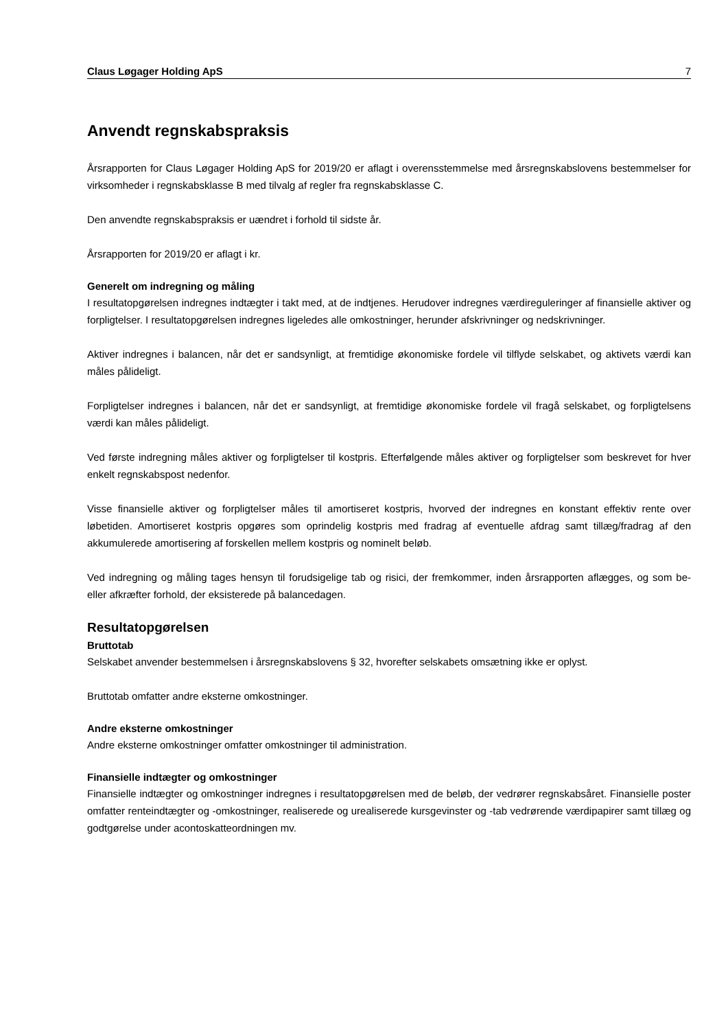Claus Løgager Holding ApS 7
Anvendt regnskabspraksis
Årsrapporten for Claus Løgager Holding ApS for 2019/20 er aflagt i overensstemmelse med årsregnskabslovens bestemmelser for virksomheder i regnskabsklasse B med tilvalg af regler fra regnskabsklasse C.
Den anvendte regnskabspraksis er uændret i forhold til sidste år.
Årsrapporten for 2019/20 er aflagt i kr.
Generelt om indregning og måling
I resultatopgørelsen indregnes indtægter i takt med, at de indtjenes. Herudover indregnes værdireguleringer af finansielle aktiver og forpligtelser. I resultatopgørelsen indregnes ligeledes alle omkostninger, herunder afskrivninger og nedskrivninger.
Aktiver indregnes i balancen, når det er sandsynligt, at fremtidige økonomiske fordele vil tilflyde selskabet, og aktivets værdi kan måles pålideligt.
Forpligtelser indregnes i balancen, når det er sandsynligt, at fremtidige økonomiske fordele vil fragå selskabet, og forpligtelsens værdi kan måles pålideligt.
Ved første indregning måles aktiver og forpligtelser til kostpris. Efterfølgende måles aktiver og forpligtelser som beskrevet for hver enkelt regnskabspost nedenfor.
Visse finansielle aktiver og forpligtelser måles til amortiseret kostpris, hvorved der indregnes en konstant effektiv rente over løbetiden. Amortiseret kostpris opgøres som oprindelig kostpris med fradrag af eventuelle afdrag samt tillæg/fradrag af den akkumulerede amortisering af forskellen mellem kostpris og nominelt beløb.
Ved indregning og måling tages hensyn til forudsigelige tab og risici, der fremkommer, inden årsrapporten aflægges, og som be- eller afkræfter forhold, der eksisterede på balancedagen.
Resultatopgørelsen
Bruttotab
Selskabet anvender bestemmelsen i årsregnskabslovens § 32, hvorefter selskabets omsætning ikke er oplyst.
Bruttotab omfatter andre eksterne omkostninger.
Andre eksterne omkostninger
Andre eksterne omkostninger omfatter omkostninger til administration.
Finansielle indtægter og omkostninger
Finansielle indtægter og omkostninger indregnes i resultatopgørelsen med de beløb, der vedrører regnskabsåret. Finansielle poster omfatter renteindtægter og -omkostninger, realiserede og urealiserede kursgevinster og -tab vedrørende værdipapirer samt tillæg og godtgørelse under acontoskatteordningen mv.